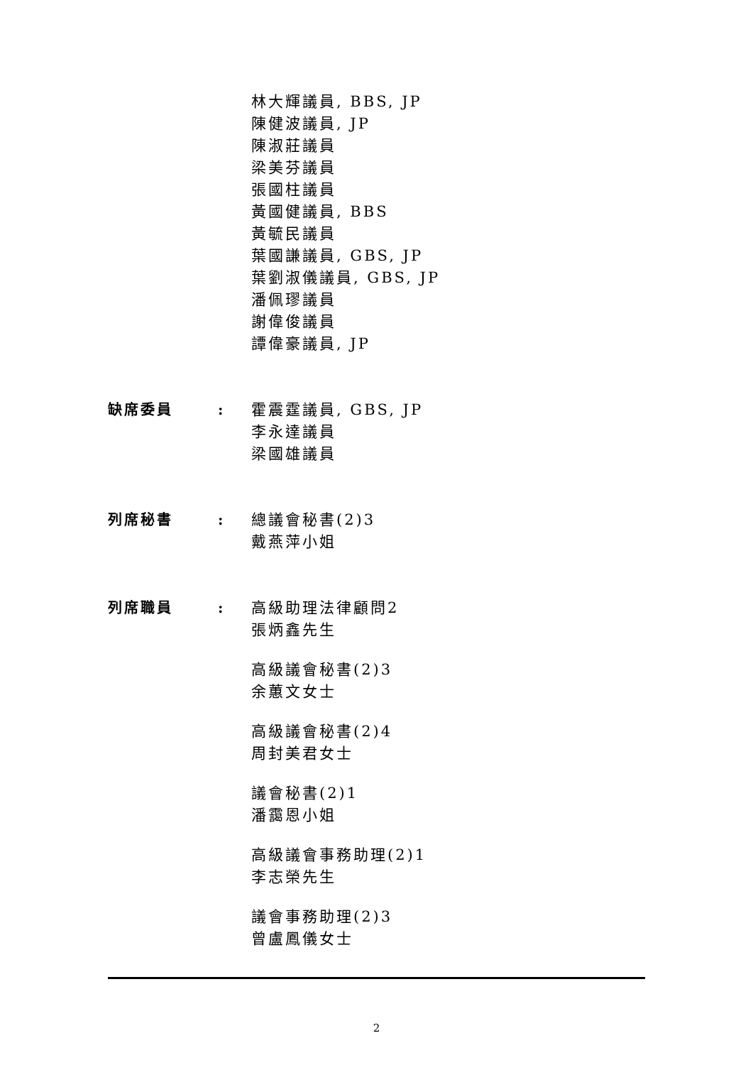林大輝議員, BBS, JP
陳健波議員, JP
陳淑莊議員
梁美芬議員
張國柱議員
黃國健議員, BBS
黃毓民議員
葉國謙議員, GBS, JP
葉劉淑儀議員, GBS, JP
潘佩璆議員
謝偉俊議員
譚偉豪議員, JP
缺席委員 : 霍震霆議員, GBS, JP
李永達議員
梁國雄議員
列席秘書 : 總議會秘書(2)3
戴燕萍小姐
列席職員 : 高級助理法律顧問2
張炳鑫先生
高級議會秘書(2)3
余蕙文女士
高級議會秘書(2)4
周封美君女士
議會秘書(2)1
潘靄恩小姐
高級議會事務助理(2)1
李志榮先生
議會事務助理(2)3
曾盧鳳儀女士
2